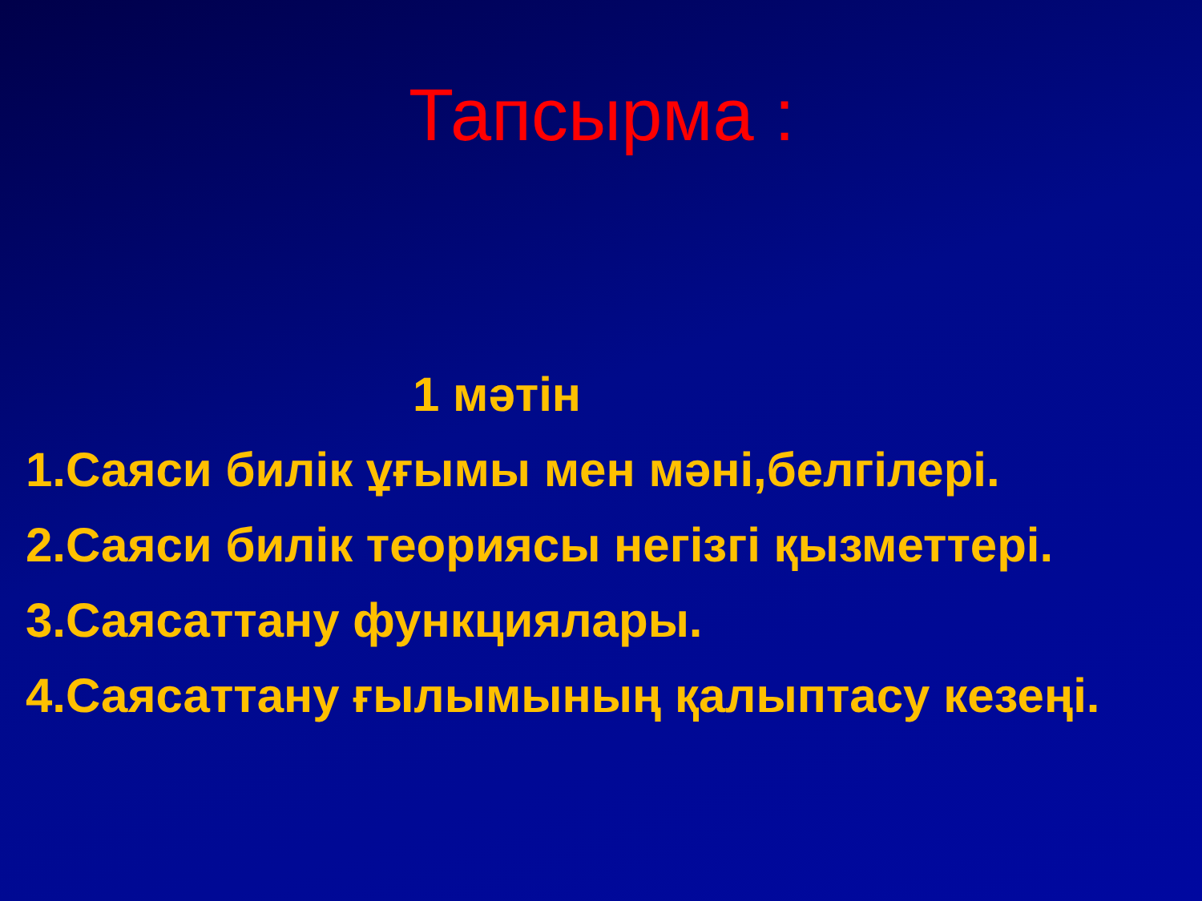Тапсырма :
1 мәтін
1.Саяси билік ұғымы мен мәні,белгілері.
2.Саяси билік теориясы негізгі қызметтері.
3.Саясаттану функциялары.
4.Саясаттану ғылымының қалыптасу кезеңі.